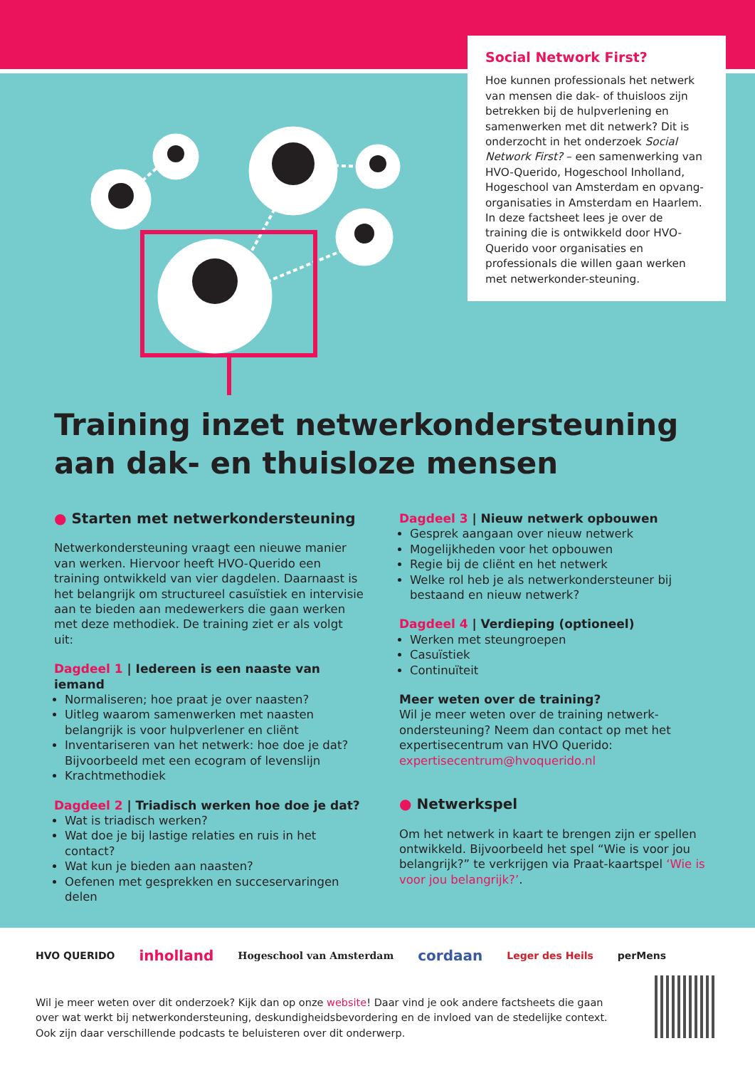Social Network First?
Hoe kunnen professionals het netwerk van mensen die dak- of thuisloos zijn betrekken bij de hulpverlening en samenwerken met dit netwerk? Dit is onderzocht in het onderzoek Social Network First? – een samenwerking van HVO-Querido, Hogeschool Inholland, Hogeschool van Amsterdam en opvang-organisaties in Amsterdam en Haarlem. In deze factsheet lees je over de training die is ontwikkeld door HVO-Querido voor organisaties en professionals die willen gaan werken met netwerkonder-steuning.
Training inzet netwerkondersteuning aan dak- en thuisloze mensen
● Starten met netwerkondersteuning
Netwerkondersteuning vraagt een nieuwe manier van werken. Hiervoor heeft HVO-Querido een training ontwikkeld van vier dagdelen. Daarnaast is het belangrijk om structureel casuïstiek en intervisie aan te bieden aan medewerkers die gaan werken met deze methodiek. De training ziet er als volgt uit:
Dagdeel 1 | Iedereen is een naaste van iemand
Normaliseren; hoe praat je over naasten?
Uitleg waarom samenwerken met naasten belangrijk is voor hulpverlener en cliënt
Inventariseren van het netwerk: hoe doe je dat? Bijvoorbeeld met een ecogram of levenslijn
Krachtmethodiek
Dagdeel 2 | Triadisch werken hoe doe je dat?
Wat is triadisch werken?
Wat doe je bij lastige relaties en ruis in het contact?
Wat kun je bieden aan naasten?
Oefenen met gesprekken en succeservaringen delen
Dagdeel 3 | Nieuw netwerk opbouwen
Gesprek aangaan over nieuw netwerk
Mogelijkheden voor het opbouwen
Regie bij de cliënt en het netwerk
Welke rol heb je als netwerkondersteuner bij bestaand en nieuw netwerk?
Dagdeel 4 | Verdieping (optioneel)
Werken met steungroepen
Casuïstiek
Continuïteit
Meer weten over de training?
Wil je meer weten over de training netwerk-ondersteuning? Neem dan contact op met het expertisecentrum van HVO Querido: expertisecentrum@hvoquerido.nl
● Netwerkspel
Om het netwerk in kaart te brengen zijn er spellen ontwikkeld. Bijvoorbeeld het spel “Wie is voor jou belangrijk?” te verkrijgen via Praat-kaartspel ‘Wie is voor jou belangrijk?’.
HVO QUERIDO inholland Hogeschool van Amsterdam cordaan Leger des Heils perMens
Wil je meer weten over dit onderzoek? Kijk dan op onze website! Daar vind je ook andere factsheets die gaan over wat werkt bij netwerkondersteuning, deskundigheidsbevordering en de invloed van de stedelijke context. Ook zijn daar verschillende podcasts te beluisteren over dit onderwerp.